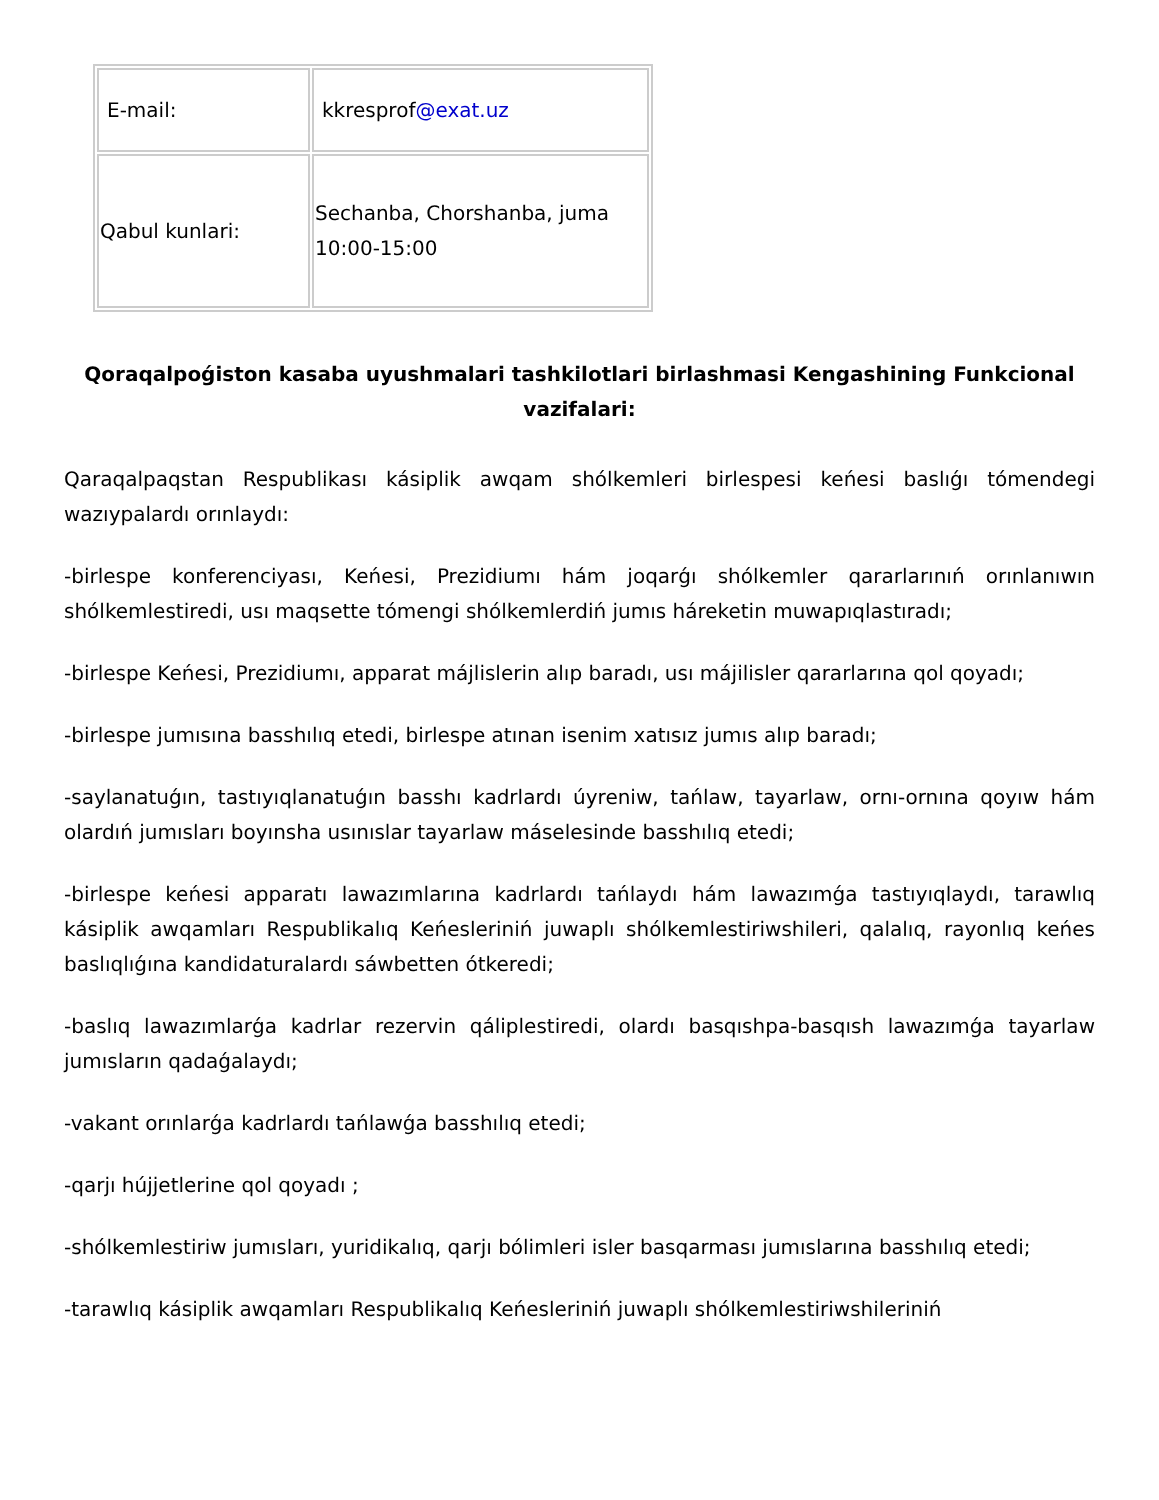| E-mail: | kkresprof @exat.uz |
| Qabul kunlari: | Sechanba, Chorshanba, juma 10:00-15:00 |
Qoraqalpoǵiston kasaba uyushmalari tashkilotlari birlashmasi Kengashining Funkcional vazifalari:
Qaraqalpaqstan Respublikası kásiplik awqam shólkemleri birlespesi keńesi baslıǵı tómendegi wazıypalardı orınlaydı:
-birlespe konferenciyası, Keńesi, Prezidiumı hám joqarǵı shólkemler qararlarınıń orınlanıwın shólkemlestiredi, usı maqsette tómengi shólkemlerdiń jumıs háreketin muwapıqlastıradı;
-birlespe Keńesi, Prezidiumı, apparat májlislerin alıp baradı, usı májilisler qararlarına qol qoyadı;
-birlespe jumısına basshılıq etedi, birlespe atınan isenim xatısız jumıs alıp baradı;
-saylanatuǵın, tastıyıqlanatuǵın basshı kadrlardı úyreniw, tańlaw, tayarlaw, ornı-ornına qoyıw hám olardıń jumısları boyınsha usınıslar tayarlaw máselesinde basshılıq etedi;
-birlespe keńesi apparatı lawazımlarına kadrlardı tańlaydı hám lawazımǵa tastıyıqlaydı, tarawlıq kásiplik awqamları Respublikalıq Keńesleriniń juwaplı shólkemlestiriwshileri, qalalıq, rayonlıq keńes baslıqlıǵına kandidaturalardı sáwbetten ótkeredi;
-baslıq lawazımlarǵa kadrlar rezervin qáliplestiredi, olardı basqıshpa-basqısh lawazımǵa tayarlaw jumısların qadaǵalaydı;
-vakant orınlarǵa kadrlardı tańlawǵa basshılıq etedi;
-qarjı hújjetlerine qol qoyadı ;
-shólkemlestiriw jumısları, yuridikalıq, qarjı bólimleri isler basqarması jumıslarına basshılıq etedi;
-tarawlıq kásiplik awqamları Respublikalıq Keńesleriniń juwaplı shólkemlestiriwshileriniń